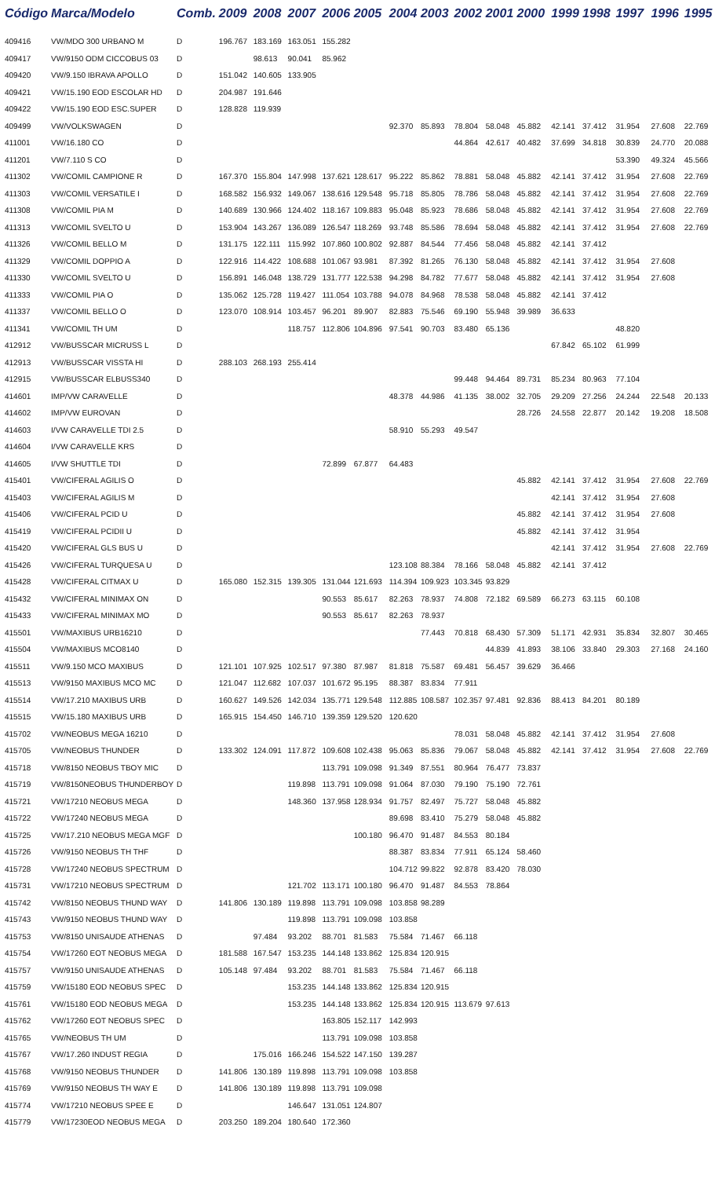| Código | Marca/Modelo | Comb. | 2009 | 2008 | 2007 | 2006 | 2005 | 2004 | 2003 | 2002 | 2001 | 2000 | 1999 | 1998 | 1997 | 1996 | 1995 |
| --- | --- | --- | --- | --- | --- | --- | --- | --- | --- | --- | --- | --- | --- | --- | --- | --- | --- |
| 409416 | VW/MDO 300 URBANO M | D | 196.767 | 183.169 | 163.051 | 155.282 | | | | | | | | | | | |
| 409417 | VW/9150 ODM CICCOBUS 03 | D | | 98.613 | 90.041 | 85.962 | | | | | | | | | | | |
| 409420 | VW/9.150 IBRAVA APOLLO | D | 151.042 | 140.605 | 133.905 | | | | | | | | | | | | |
| 409421 | VW/15.190 EOD ESCOLAR HD | D | 204.987 | 191.646 | | | | | | | | | | | | | |
| 409422 | VW/15.190 EOD ESC.SUPER | D | 128.828 | 119.939 | | | | | | | | | | | | | |
| 409499 | VW/VOLKSWAGEN | D | | | | | | 92.370 | 85.893 | 78.804 | 58.048 | 45.882 | 42.141 | 37.412 | 31.954 | 27.608 | 22.769 |
| 411001 | VW/16.180 CO | D | | | | | | | | 44.864 | 42.617 | 40.482 | 37.699 | 34.818 | 30.839 | 24.770 | 20.088 |
| 411201 | VW/7.110 S CO | D | | | | | | | | | | | | | 53.390 | 49.324 | 45.566 |
| 411302 | VW/COMIL CAMPIONE R | D | 167.370 | 155.804 | 147.998 | 137.621 | 128.617 | 95.222 | 85.862 | 78.881 | 58.048 | 45.882 | 42.141 | 37.412 | 31.954 | 27.608 | 22.769 |
| 411303 | VW/COMIL VERSATILE I | D | 168.582 | 156.932 | 149.067 | 138.616 | 129.548 | 95.718 | 85.805 | 78.786 | 58.048 | 45.882 | 42.141 | 37.412 | 31.954 | 27.608 | 22.769 |
| 411308 | VW/COMIL PIA M | D | 140.689 | 130.966 | 124.402 | 118.167 | 109.883 | 95.048 | 85.923 | 78.686 | 58.048 | 45.882 | 42.141 | 37.412 | 31.954 | 27.608 | 22.769 |
| 411313 | VW/COMIL SVELTO U | D | 153.904 | 143.267 | 136.089 | 126.547 | 118.269 | 93.748 | 85.586 | 78.694 | 58.048 | 45.882 | 42.141 | 37.412 | 31.954 | 27.608 | 22.769 |
| 411326 | VW/COMIL BELLO M | D | 131.175 | 122.111 | 115.992 | 107.860 | 100.802 | 92.887 | 84.544 | 77.456 | 58.048 | 45.882 | 42.141 | 37.412 | | | |
| 411329 | VW/COMIL DOPPIO A | D | 122.916 | 114.422 | 108.688 | 101.067 | 93.981 | 87.392 | 81.265 | 76.130 | 58.048 | 45.882 | 42.141 | 37.412 | 31.954 | 27.608 | |
| 411330 | VW/COMIL SVELTO U | D | 156.891 | 146.048 | 138.729 | 131.777 | 122.538 | 94.298 | 84.782 | 77.677 | 58.048 | 45.882 | 42.141 | 37.412 | 31.954 | 27.608 | |
| 411333 | VW/COMIL PIA O | D | 135.062 | 125.728 | 119.427 | 111.054 | 103.788 | 94.078 | 84.968 | 78.538 | 58.048 | 45.882 | 42.141 | 37.412 | | | |
| 411337 | VW/COMIL BELLO O | D | 123.070 | 108.914 | 103.457 | 96.201 | 89.907 | 82.883 | 75.546 | 69.190 | 55.948 | 39.989 | 36.633 | | | | |
| 411341 | VW/COMIL TH UM | D | | | 118.757 | 112.806 | 104.896 | 97.541 | 90.703 | 83.480 | 65.136 | | | | 48.820 | | |
| 412912 | VW/BUSSCAR MICRUSS L | D | | | | | | | | | | | 67.842 | 65.102 | 61.999 | | |
| 412913 | VW/BUSSCAR VISSTA HI | D | 288.103 | 268.193 | 255.414 | | | | | | | | | | | | |
| 412915 | VW/BUSSCAR ELBUSS340 | D | | | | | | | | 99.448 | 94.464 | 89.731 | 85.234 | 80.963 | 77.104 | | |
| 414601 | IMP/VW CARAVELLE | D | | | | | | 48.378 | 44.986 | 41.135 | 38.002 | 32.705 | 29.209 | 27.256 | 24.244 | 22.548 | 20.133 |
| 414602 | IMP/VW EUROVAN | D | | | | | | | | | | 28.726 | 24.558 | 22.877 | 20.142 | 19.208 | 18.508 |
| 414603 | I/VW CARAVELLE TDI 2.5 | D | | | | | | 58.910 | 55.293 | 49.547 | | | | | | | |
| 414604 | I/VW CARAVELLE KRS | D | | | | | | | | | | | | | | | |
| 414605 | I/VW SHUTTLE TDI | D | | | | 72.899 | 67.877 | 64.483 | | | | | | | | | |
| 415401 | VW/CIFERAL AGILIS O | D | | | | | | | | | | 45.882 | 42.141 | 37.412 | 31.954 | 27.608 | 22.769 |
| 415403 | VW/CIFERAL AGILIS M | D | | | | | | | | | | | 42.141 | 37.412 | 31.954 | 27.608 | |
| 415406 | VW/CIFERAL PCID U | D | | | | | | | | | | 45.882 | 42.141 | 37.412 | 31.954 | 27.608 | |
| 415419 | VW/CIFERAL PCIDII U | D | | | | | | | | | | 45.882 | 42.141 | 37.412 | 31.954 | | |
| 415420 | VW/CIFERAL GLS BUS U | D | | | | | | | | | | | 42.141 | 37.412 | 31.954 | 27.608 | 22.769 |
| 415426 | VW/CIFERAL TURQUESA U | D | | | | | | 123.108 | 88.384 | 78.166 | 58.048 | 45.882 | 42.141 | 37.412 | | | |
| 415428 | VW/CIFERAL CITMAX U | D | 165.080 | 152.315 | 139.305 | 131.044 | 121.693 | 114.394 | 109.923 | 103.345 | 93.829 | | | | | | |
| 415432 | VW/CIFERAL MINIMAX ON | D | | | | 90.553 | 85.617 | 82.263 | 78.937 | 74.808 | 72.182 | 69.589 | 66.273 | 63.115 | 60.108 | | |
| 415433 | VW/CIFERAL MINIMAX MO | D | | | | 90.553 | 85.617 | 82.263 | 78.937 | | | | | | | | |
| 415501 | VW/MAXIBUS URB16210 | D | | | | | | | 77.443 | 70.818 | 68.430 | 57.309 | 51.171 | 42.931 | 35.834 | 32.807 | 30.465 |
| 415504 | VW/MAXIBUS MCO8140 | D | | | | | | | | | 44.839 | 41.893 | 38.106 | 33.840 | 29.303 | 27.168 | 24.160 |
| 415511 | VW/9.150 MCO MAXIBUS | D | 121.101 | 107.925 | 102.517 | 97.380 | 87.987 | 81.818 | 75.587 | 69.481 | 56.457 | 39.629 | 36.466 | | | | |
| 415513 | VW/9150 MAXIBUS MCO MC | D | 121.047 | 112.682 | 107.037 | 101.672 | 95.195 | 88.387 | 83.834 | 77.911 | | | | | | | |
| 415514 | VW/17.210 MAXIBUS URB | D | 160.627 | 149.526 | 142.034 | 135.771 | 129.548 | 112.885 | 108.587 | 102.357 | 97.481 | 92.836 | 88.413 | 84.201 | 80.189 | | |
| 415515 | VW/15.180 MAXIBUS URB | D | 165.915 | 154.450 | 146.710 | 139.359 | 129.520 | 120.620 | | | | | | | | | |
| 415702 | VW/NEOBUS MEGA 16210 | D | | | | | | | | 78.031 | 58.048 | 45.882 | 42.141 | 37.412 | 31.954 | 27.608 | |
| 415705 | VW/NEOBUS THUNDER | D | 133.302 | 124.091 | 117.872 | 109.608 | 102.438 | 95.063 | 85.836 | 79.067 | 58.048 | 45.882 | 42.141 | 37.412 | 31.954 | 27.608 | 22.769 |
| 415718 | VW/8150 NEOBUS TBOY MIC | D | | | | 113.791 | 109.098 | 91.349 | 87.551 | 80.964 | 76.477 | 73.837 | | | | | |
| 415719 | VW/8150NEOBUS THUNDERBOY | D | | | 119.898 | 113.791 | 109.098 | 91.064 | 87.030 | 79.190 | 75.190 | 72.761 | | | | | |
| 415721 | VW/17210 NEOBUS MEGA | D | | | 148.360 | 137.958 | 128.934 | 91.757 | 82.497 | 75.727 | 58.048 | 45.882 | | | | | |
| 415722 | VW/17240 NEOBUS MEGA | D | | | | | | 89.698 | 83.410 | 75.279 | 58.048 | 45.882 | | | | | |
| 415725 | VW/17.210 NEOBUS MEGA MGF | D | | | | | 100.180 | 96.470 | 91.487 | 84.553 | 80.184 | | | | | | |
| 415726 | VW/9150 NEOBUS TH THF | D | | | | | | 88.387 | 83.834 | 77.911 | 65.124 | 58.460 | | | | | |
| 415728 | VW/17240 NEOBUS SPECTRUM | D | | | | | | 104.712 | 99.822 | 92.878 | 83.420 | 78.030 | | | | | |
| 415731 | VW/17210 NEOBUS SPECTRUM | D | | | 121.702 | 113.171 | 100.180 | 96.470 | 91.487 | 84.553 | 78.864 | | | | | | |
| 415742 | VW/8150 NEOBUS THUND WAY | D | 141.806 | 130.189 | 119.898 | 113.791 | 109.098 | 103.858 | 98.289 | | | | | | | | |
| 415743 | VW/9150 NEOBUS THUND WAY | D | | | 119.898 | 113.791 | 109.098 | 103.858 | | | | | | | | | |
| 415753 | VW/8150 UNISAUDE ATHENAS | D | | 97.484 | 93.202 | 88.701 | 81.583 | 75.584 | 71.467 | 66.118 | | | | | | | |
| 415754 | VW/17260 EOT NEOBUS MEGA | D | 181.588 | 167.547 | 153.235 | 144.148 | 133.862 | 125.834 | 120.915 | | | | | | | | |
| 415757 | VW/9150 UNISAUDE ATHENAS | D | 105.148 | 97.484 | 93.202 | 88.701 | 81.583 | 75.584 | 71.467 | 66.118 | | | | | | | |
| 415759 | VW/15180 EOD NEOBUS SPEC | D | | | 153.235 | 144.148 | 133.862 | 125.834 | 120.915 | | | | | | | | |
| 415761 | VW/15180 EOD NEOBUS MEGA | D | | | 153.235 | 144.148 | 133.862 | 125.834 | 120.915 | 113.679 | 97.613 | | | | | | |
| 415762 | VW/17260 EOT NEOBUS SPEC | D | | | | 163.805 | 152.117 | 142.993 | | | | | | | | | |
| 415765 | VW/NEOBUS TH UM | D | | | | 113.791 | 109.098 | 103.858 | | | | | | | | | |
| 415767 | VW/17.260 INDUST REGIA | D | | 175.016 | 166.246 | 154.522 | 147.150 | 139.287 | | | | | | | | | |
| 415768 | VW/9150 NEOBUS THUNDER | D | 141.806 | 130.189 | 119.898 | 113.791 | 109.098 | 103.858 | | | | | | | | | |
| 415769 | VW/9150 NEOBUS TH WAY E | D | 141.806 | 130.189 | 119.898 | 113.791 | 109.098 | | | | | | | | | | |
| 415774 | VW/17210 NEOBUS SPEE E | D | | | 146.647 | 131.051 | 124.807 | | | | | | | | | | |
| 415779 | VW/17230EOD NEOBUS MEGA | D | 203.250 | 189.204 | 180.640 | 172.360 | | | | | | | | | | | |